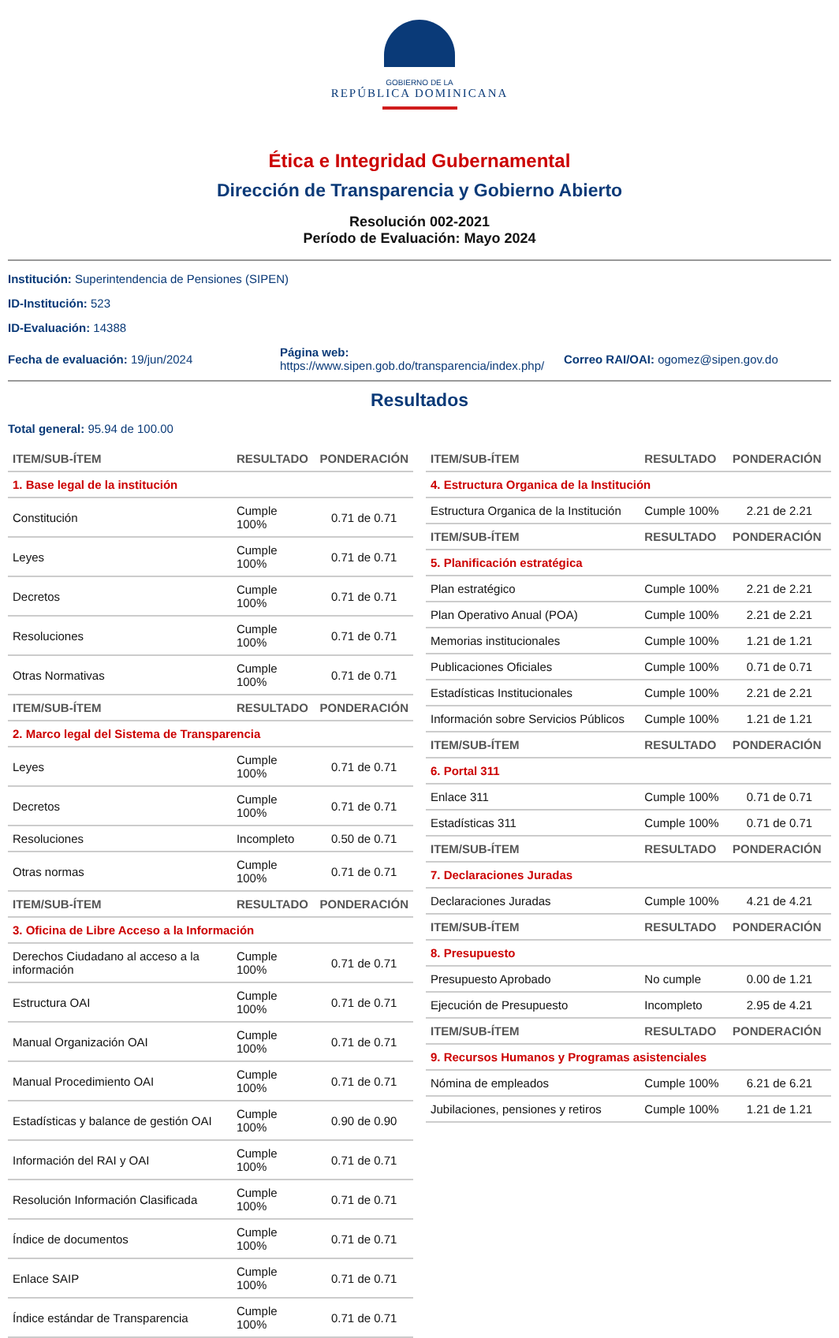GOBIERNO DE LA
REPÚBLICA DOMINICANA
Ética e Integridad Gubernamental
Dirección de Transparencia y Gobierno Abierto
Resolución 002-2021
Período de Evaluación: Mayo 2024
Institución: Superintendencia de Pensiones (SIPEN)
ID-Institución: 523
ID-Evaluación: 14388
Fecha de evaluación: 19/jun/2024
Página web:
https://www.sipen.gob.do/transparencia/index.php/
Correo RAI/OAI: ogomez@sipen.gov.do
Resultados
Total general: 95.94 de 100.00
| ITEM/SUB-ÍTEM | RESULTADO | PONDERACIÓN |
| --- | --- | --- |
| 1. Base legal de la institución | | |
| Constitución | Cumple 100% | 0.71 de 0.71 |
| Leyes | Cumple 100% | 0.71 de 0.71 |
| Decretos | Cumple 100% | 0.71 de 0.71 |
| Resoluciones | Cumple 100% | 0.71 de 0.71 |
| Otras Normativas | Cumple 100% | 0.71 de 0.71 |
| ITEM/SUB-ÍTEM | RESULTADO | PONDERACIÓN |
| 2. Marco legal del Sistema de Transparencia | | |
| Leyes | Cumple 100% | 0.71 de 0.71 |
| Decretos | Cumple 100% | 0.71 de 0.71 |
| Resoluciones | Incompleto | 0.50 de 0.71 |
| Otras normas | Cumple 100% | 0.71 de 0.71 |
| ITEM/SUB-ÍTEM | RESULTADO | PONDERACIÓN |
| 3. Oficina de Libre Acceso a la Información | | |
| Derechos Ciudadano al acceso a la información | Cumple 100% | 0.71 de 0.71 |
| Estructura OAI | Cumple 100% | 0.71 de 0.71 |
| Manual Organización OAI | Cumple 100% | 0.71 de 0.71 |
| Manual Procedimiento OAI | Cumple 100% | 0.71 de 0.71 |
| Estadísticas y balance de gestión OAI | Cumple 100% | 0.90 de 0.90 |
| Información del RAI y OAI | Cumple 100% | 0.71 de 0.71 |
| Resolución Información Clasificada | Cumple 100% | 0.71 de 0.71 |
| Índice de documentos | Cumple 100% | 0.71 de 0.71 |
| Enlace SAIP | Cumple 100% | 0.71 de 0.71 |
| Índice estándar de Transparencia | Cumple 100% | 0.71 de 0.71 |
| ITEM/SUB-ÍTEM | RESULTADO | PONDERACIÓN |
| --- | --- | --- |
| 4. Estructura Organica de la Institución | | |
| Estructura Organica de la Institución | Cumple 100% | 2.21 de 2.21 |
| ITEM/SUB-ÍTEM | RESULTADO | PONDERACIÓN |
| 5. Planificación estratégica | | |
| Plan estratégico | Cumple 100% | 2.21 de 2.21 |
| Plan Operativo Anual (POA) | Cumple 100% | 2.21 de 2.21 |
| Memorias institucionales | Cumple 100% | 1.21 de 1.21 |
| Publicaciones Oficiales | Cumple 100% | 0.71 de 0.71 |
| Estadísticas Institucionales | Cumple 100% | 2.21 de 2.21 |
| Información sobre Servicios Públicos | Cumple 100% | 1.21 de 1.21 |
| ITEM/SUB-ÍTEM | RESULTADO | PONDERACIÓN |
| 6. Portal 311 | | |
| Enlace 311 | Cumple 100% | 0.71 de 0.71 |
| Estadísticas 311 | Cumple 100% | 0.71 de 0.71 |
| ITEM/SUB-ÍTEM | RESULTADO | PONDERACIÓN |
| 7. Declaraciones Juradas | | |
| Declaraciones Juradas | Cumple 100% | 4.21 de 4.21 |
| ITEM/SUB-ÍTEM | RESULTADO | PONDERACIÓN |
| 8. Presupuesto | | |
| Presupuesto Aprobado | No cumple | 0.00 de 1.21 |
| Ejecución de Presupuesto | Incompleto | 2.95 de 4.21 |
| ITEM/SUB-ÍTEM | RESULTADO | PONDERACIÓN |
| 9. Recursos Humanos y Programas asistenciales | | |
| Nómina de empleados | Cumple 100% | 6.21 de 6.21 |
| Jubilaciones, pensiones y retiros | Cumple 100% | 1.21 de 1.21 |